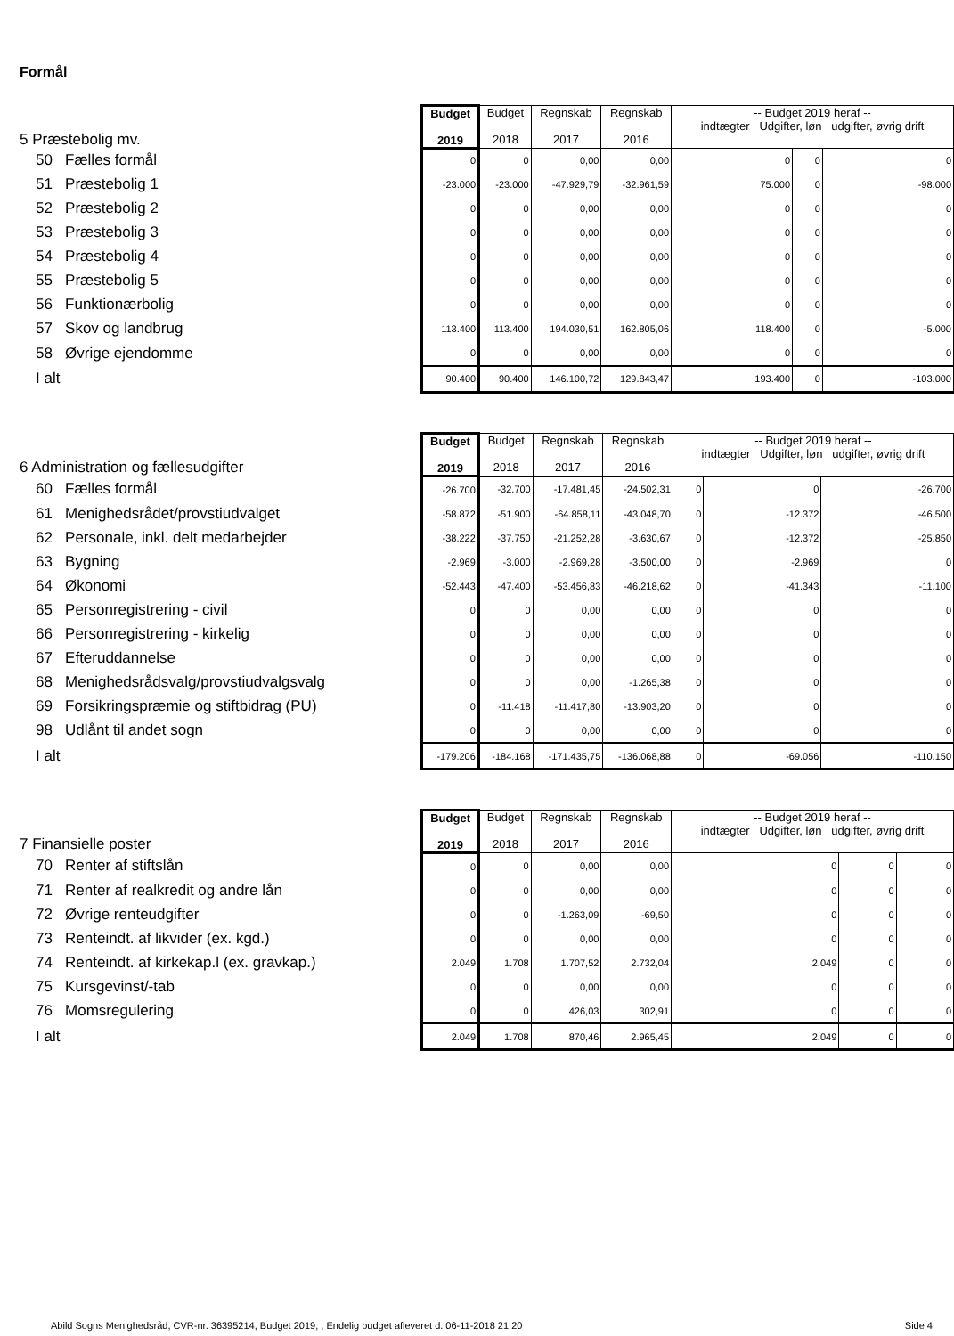Formål
| 5 Præstebolig mv. | Budget 2019 | Budget 2018 | Regnskab 2017 | Regnskab 2016 | -- Budget 2019 heraf -- indtægter Udgifter, løn udgifter, øvrig drift | | |
| 50 Fælles formål | 0 | 0 | 0,00 | 0,00 | 0 | 0 | 0 |
| 51 Præstebolig 1 | -23.000 | -23.000 | -47.929,79 | -32.961,59 | 75.000 | 0 | -98.000 |
| 52 Præstebolig 2 | 0 | 0 | 0,00 | 0,00 | 0 | 0 | 0 |
| 53 Præstebolig 3 | 0 | 0 | 0,00 | 0,00 | 0 | 0 | 0 |
| 54 Præstebolig 4 | 0 | 0 | 0,00 | 0,00 | 0 | 0 | 0 |
| 55 Præstebolig 5 | 0 | 0 | 0,00 | 0,00 | 0 | 0 | 0 |
| 56 Funktionærbolig | 0 | 0 | 0,00 | 0,00 | 0 | 0 | 0 |
| 57 Skov og landbrug | 113.400 | 113.400 | 194.030,51 | 162.805,06 | 118.400 | 0 | -5.000 |
| 58 Øvrige ejendomme | 0 | 0 | 0,00 | 0,00 | 0 | 0 | 0 |
| I alt | 90.400 | 90.400 | 146.100,72 | 129.843,47 | 193.400 | 0 | -103.000 |
| 6 Administration og fællesudgifter | Budget 2019 | Budget 2018 | Regnskab 2017 | Regnskab 2016 | -- Budget 2019 heraf -- indtægter Udgifter, løn udgifter, øvrig drift | | |
| 60 Fælles formål | -26.700 | -32.700 | -17.481,45 | -24.502,31 | 0 | 0 | -26.700 |
| 61 Menighedsrådet/provstiudvalget | -58.872 | -51.900 | -64.858,11 | -43.048,70 | 0 | -12.372 | -46.500 |
| 62 Personale, inkl. delt medarbejder | -38.222 | -37.750 | -21.252,28 | -3.630,67 | 0 | -12.372 | -25.850 |
| 63 Bygning | -2.969 | -3.000 | -2.969,28 | -3.500,00 | 0 | -2.969 | 0 |
| 64 Økonomi | -52.443 | -47.400 | -53.456,83 | -46.218,62 | 0 | -41.343 | -11.100 |
| 65 Personregistrering - civil | 0 | 0 | 0,00 | 0,00 | 0 | 0 | 0 |
| 66 Personregistrering - kirkelig | 0 | 0 | 0,00 | 0,00 | 0 | 0 | 0 |
| 67 Efteruddannelse | 0 | 0 | 0,00 | 0,00 | 0 | 0 | 0 |
| 68 Menighedsrådsvalg/provstiudvalgsvalg | 0 | 0 | 0,00 | -1.265,38 | 0 | 0 | 0 |
| 69 Forsikringspræmie og stiftbidrag (PU) | 0 | -11.418 | -11.417,80 | -13.903,20 | 0 | 0 | 0 |
| 98 Udlånt til andet sogn | 0 | 0 | 0,00 | 0,00 | 0 | 0 | 0 |
| I alt | -179.206 | -184.168 | -171.435,75 | -136.068,88 | 0 | -69.056 | -110.150 |
| 7 Finansielle poster | Budget 2019 | Budget 2018 | Regnskab 2017 | Regnskab 2016 | -- Budget 2019 heraf -- indtægter Udgifter, løn udgifter, øvrig drift | | |
| 70 Renter af stiftslån | 0 | 0 | 0,00 | 0,00 | 0 | 0 | 0 |
| 71 Renter af realkredit og andre lån | 0 | 0 | 0,00 | 0,00 | 0 | 0 | 0 |
| 72 Øvrige renteudgifter | 0 | 0 | -1.263,09 | -69,50 | 0 | 0 | 0 |
| 73 Renteindt. af likvider (ex. kgd.) | 0 | 0 | 0,00 | 0,00 | 0 | 0 | 0 |
| 74 Renteindt. af kirkekap.l (ex. gravkap.) | 2.049 | 1.708 | 1.707,52 | 2.732,04 | 2.049 | 0 | 0 |
| 75 Kursgevinst/-tab | 0 | 0 | 0,00 | 0,00 | 0 | 0 | 0 |
| 76 Momsregulering | 0 | 0 | 426,03 | 302,91 | 0 | 0 | 0 |
| I alt | 2.049 | 1.708 | 870,46 | 2.965,45 | 2.049 | 0 | 0 |
Abild Sogns Menighedsråd, CVR-nr. 36395214, Budget 2019, , Endelig budget afleveret d. 06-11-2018 21:20 Side 4